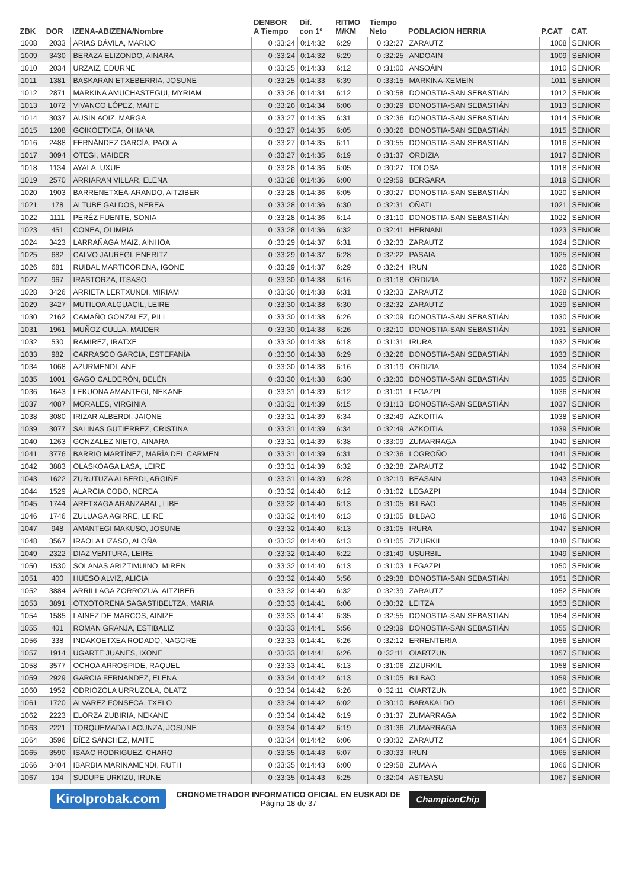| ZBK | DOR | IZENA-ABIZENA/Nombre | DENBOR A Tiempo | Dif. con 1º | RITMO M/KM | Tiempo Neto | POBLACION HERRIA | | P.CAT | CAT. |
| --- | --- | --- | --- | --- | --- | --- | --- | --- | --- | --- |
| 1008 | 2033 | ARIAS DÁVILA, MARIJO | 0 :33:24 | 0:14:32 | 6:29 | 0 :32:27 | ZARAUTZ | | 1008 | SENIOR |
| 1009 | 3430 | BERAZA ELIZONDO, AINARA | 0 :33:24 | 0:14:32 | 6:29 | 0 :32:25 | ANDOAIN | | 1009 | SENIOR |
| 1010 | 2034 | URZAIZ, EDURNE | 0 :33:25 | 0:14:33 | 6:12 | 0 :31:00 | ANSOÁIN | | 1010 | SENIOR |
| 1011 | 1381 | BASKARAN ETXEBERRIA, JOSUNE | 0 :33:25 | 0:14:33 | 6:39 | 0 :33:15 | MARKINA-XEMEIN | | 1011 | SENIOR |
| 1012 | 2871 | MARKINA AMUCHASTEGUI, MYRIAM | 0 :33:26 | 0:14:34 | 6:12 | 0 :30:58 | DONOSTIA-SAN SEBASTIÁN | | 1012 | SENIOR |
| 1013 | 1072 | VIVANCO LÓPEZ, MAITE | 0 :33:26 | 0:14:34 | 6:06 | 0 :30:29 | DONOSTIA-SAN SEBASTIÁN | | 1013 | SENIOR |
| 1014 | 3037 | AUSIN AOIZ, MARGA | 0 :33:27 | 0:14:35 | 6:31 | 0 :32:36 | DONOSTIA-SAN SEBASTIÁN | | 1014 | SENIOR |
| 1015 | 1208 | GOIKOETXEA, OHIANA | 0 :33:27 | 0:14:35 | 6:05 | 0 :30:26 | DONOSTIA-SAN SEBASTIÁN | | 1015 | SENIOR |
| 1016 | 2488 | FERNÁNDEZ GARCÍA, PAOLA | 0 :33:27 | 0:14:35 | 6:11 | 0 :30:55 | DONOSTIA-SAN SEBASTIÁN | | 1016 | SENIOR |
| 1017 | 3094 | OTEGI, MAIDER | 0 :33:27 | 0:14:35 | 6:19 | 0 :31:37 | ORDIZIA | | 1017 | SENIOR |
| 1018 | 1134 | AYALA, UXUE | 0 :33:28 | 0:14:36 | 6:05 | 0 :30:27 | TOLOSA | | 1018 | SENIOR |
| 1019 | 2570 | ARRIARAN VILLAR, ELENA | 0 :33:28 | 0:14:36 | 6:00 | 0 :29:59 | BERGARA | | 1019 | SENIOR |
| 1020 | 1903 | BARRENETXEA-ARANDO, AITZIBER | 0 :33:28 | 0:14:36 | 6:05 | 0 :30:27 | DONOSTIA-SAN SEBASTIÁN | | 1020 | SENIOR |
| 1021 | 178 | ALTUBE GALDOS, NEREA | 0 :33:28 | 0:14:36 | 6:30 | 0 :32:31 | OÑATI | | 1021 | SENIOR |
| 1022 | 1111 | PERÉZ FUENTE, SONIA | 0 :33:28 | 0:14:36 | 6:14 | 0 :31:10 | DONOSTIA-SAN SEBASTIÁN | | 1022 | SENIOR |
| 1023 | 451 | CONEA, OLIMPIA | 0 :33:28 | 0:14:36 | 6:32 | 0 :32:41 | HERNANI | | 1023 | SENIOR |
| 1024 | 3423 | LARRAÑAGA MAIZ, AINHOA | 0 :33:29 | 0:14:37 | 6:31 | 0 :32:33 | ZARAUTZ | | 1024 | SENIOR |
| 1025 | 682 | CALVO JAUREGI, ENERITZ | 0 :33:29 | 0:14:37 | 6:28 | 0 :32:22 | PASAIA | | 1025 | SENIOR |
| 1026 | 681 | RUIBAL MARTICORENA, IGONE | 0 :33:29 | 0:14:37 | 6:29 | 0 :32:24 | IRUN | | 1026 | SENIOR |
| 1027 | 967 | IRASTORZA, ITSASO | 0 :33:30 | 0:14:38 | 6:16 | 0 :31:18 | ORDIZIA | | 1027 | SENIOR |
| 1028 | 3426 | ARRIETA LERTXUNDI, MIRIAM | 0 :33:30 | 0:14:38 | 6:31 | 0 :32:33 | ZARAUTZ | | 1028 | SENIOR |
| 1029 | 3427 | MUTILOA ALGUACIL, LEIRE | 0 :33:30 | 0:14:38 | 6:30 | 0 :32:32 | ZARAUTZ | | 1029 | SENIOR |
| 1030 | 2162 | CAMAÑO GONZALEZ, PILI | 0 :33:30 | 0:14:38 | 6:26 | 0 :32:09 | DONOSTIA-SAN SEBASTIÁN | | 1030 | SENIOR |
| 1031 | 1961 | MUÑOZ CULLA, MAIDER | 0 :33:30 | 0:14:38 | 6:26 | 0 :32:10 | DONOSTIA-SAN SEBASTIÁN | | 1031 | SENIOR |
| 1032 | 530 | RAMIREZ, IRATXE | 0 :33:30 | 0:14:38 | 6:18 | 0 :31:31 | IRURA | | 1032 | SENIOR |
| 1033 | 982 | CARRASCO GARCIA, ESTEFANÍA | 0 :33:30 | 0:14:38 | 6:29 | 0 :32:26 | DONOSTIA-SAN SEBASTIÁN | | 1033 | SENIOR |
| 1034 | 1068 | AZURMENDI, ANE | 0 :33:30 | 0:14:38 | 6:16 | 0 :31:19 | ORDIZIA | | 1034 | SENIOR |
| 1035 | 1001 | GAGO CALDERÓN, BELÉN | 0 :33:30 | 0:14:38 | 6:30 | 0 :32:30 | DONOSTIA-SAN SEBASTIÁN | | 1035 | SENIOR |
| 1036 | 1643 | LEKUONA AMANTEGI, NEKANE | 0 :33:31 | 0:14:39 | 6:12 | 0 :31:01 | LEGAZPI | | 1036 | SENIOR |
| 1037 | 4087 | MORALES, VIRGINIA | 0 :33:31 | 0:14:39 | 6:15 | 0 :31:13 | DONOSTIA-SAN SEBASTIÁN | | 1037 | SENIOR |
| 1038 | 3080 | IRIZAR ALBERDI, JAIONE | 0 :33:31 | 0:14:39 | 6:34 | 0 :32:49 | AZKOITIA | | 1038 | SENIOR |
| 1039 | 3077 | SALINAS GUTIERREZ, CRISTINA | 0 :33:31 | 0:14:39 | 6:34 | 0 :32:49 | AZKOITIA | | 1039 | SENIOR |
| 1040 | 1263 | GONZALEZ NIETO, AINARA | 0 :33:31 | 0:14:39 | 6:38 | 0 :33:09 | ZUMARRAGA | | 1040 | SENIOR |
| 1041 | 3776 | BARRIO MARTÍNEZ, MARÍA DEL CARMEN | 0 :33:31 | 0:14:39 | 6:31 | 0 :32:36 | LOGROÑO | | 1041 | SENIOR |
| 1042 | 3883 | OLASKOAGA LASA, LEIRE | 0 :33:31 | 0:14:39 | 6:32 | 0 :32:38 | ZARAUTZ | | 1042 | SENIOR |
| 1043 | 1622 | ZURUTUZA ALBERDI, ARGIÑE | 0 :33:31 | 0:14:39 | 6:28 | 0 :32:19 | BEASAIN | | 1043 | SENIOR |
| 1044 | 1529 | ALARCIA COBO, NEREA | 0 :33:32 | 0:14:40 | 6:12 | 0 :31:02 | LEGAZPI | | 1044 | SENIOR |
| 1045 | 1744 | ARETXAGA ARANZABAL, LIBE | 0 :33:32 | 0:14:40 | 6:13 | 0 :31:05 | BILBAO | | 1045 | SENIOR |
| 1046 | 1746 | ZULUAGA AGIRRE, LEIRE | 0 :33:32 | 0:14:40 | 6:13 | 0 :31:05 | BILBAO | | 1046 | SENIOR |
| 1047 | 948 | AMANTEGI MAKUSO, JOSUNE | 0 :33:32 | 0:14:40 | 6:13 | 0 :31:05 | IRURA | | 1047 | SENIOR |
| 1048 | 3567 | IRAOLA LIZASO, ALOÑA | 0 :33:32 | 0:14:40 | 6:13 | 0 :31:05 | ZIZURKIL | | 1048 | SENIOR |
| 1049 | 2322 | DIAZ VENTURA, LEIRE | 0 :33:32 | 0:14:40 | 6:22 | 0 :31:49 | USURBIL | | 1049 | SENIOR |
| 1050 | 1530 | SOLANAS ARIZTIMUINO, MIREN | 0 :33:32 | 0:14:40 | 6:13 | 0 :31:03 | LEGAZPI | | 1050 | SENIOR |
| 1051 | 400 | HUESO ALVIZ, ALICIA | 0 :33:32 | 0:14:40 | 5:56 | 0 :29:38 | DONOSTIA-SAN SEBASTIÁN | | 1051 | SENIOR |
| 1052 | 3884 | ARRILLAGA ZORROZUA, AITZIBER | 0 :33:32 | 0:14:40 | 6:32 | 0 :32:39 | ZARAUTZ | | 1052 | SENIOR |
| 1053 | 3891 | OTXOTORENA SAGASTIBELTZA, MARIA | 0 :33:33 | 0:14:41 | 6:06 | 0 :30:32 | LEITZA | | 1053 | SENIOR |
| 1054 | 1585 | LAINEZ DE MARCOS, AINIZE | 0 :33:33 | 0:14:41 | 6:35 | 0 :32:55 | DONOSTIA-SAN SEBASTIÁN | | 1054 | SENIOR |
| 1055 | 401 | ROMAN GRANJA, ESTIBALIZ | 0 :33:33 | 0:14:41 | 5:56 | 0 :29:39 | DONOSTIA-SAN SEBASTIÁN | | 1055 | SENIOR |
| 1056 | 338 | INDAKOETXEA RODADO, NAGORE | 0 :33:33 | 0:14:41 | 6:26 | 0 :32:12 | ERRENTERIA | | 1056 | SENIOR |
| 1057 | 1914 | UGARTE JUANES, IXONE | 0 :33:33 | 0:14:41 | 6:26 | 0 :32:11 | OIARTZUN | | 1057 | SENIOR |
| 1058 | 3577 | OCHOA ARROSPIDE, RAQUEL | 0 :33:33 | 0:14:41 | 6:13 | 0 :31:06 | ZIZURKIL | | 1058 | SENIOR |
| 1059 | 2929 | GARCIA FERNANDEZ, ELENA | 0 :33:34 | 0:14:42 | 6:13 | 0 :31:05 | BILBAO | | 1059 | SENIOR |
| 1060 | 1952 | ODRIOZOLA URRUZOLA, OLATZ | 0 :33:34 | 0:14:42 | 6:26 | 0 :32:11 | OIARTZUN | | 1060 | SENIOR |
| 1061 | 1720 | ALVAREZ FONSECA, TXELO | 0 :33:34 | 0:14:42 | 6:02 | 0 :30:10 | BARAKALDO | | 1061 | SENIOR |
| 1062 | 2223 | ELORZA ZUBIRIA, NEKANE | 0 :33:34 | 0:14:42 | 6:19 | 0 :31:37 | ZUMARRAGA | | 1062 | SENIOR |
| 1063 | 2221 | TORQUEMADA LACUNZA, JOSUNE | 0 :33:34 | 0:14:42 | 6:19 | 0 :31:36 | ZUMARRAGA | | 1063 | SENIOR |
| 1064 | 3596 | DÍEZ SÁNCHEZ, MAITE | 0 :33:34 | 0:14:42 | 6:06 | 0 :30:32 | ZARAUTZ | | 1064 | SENIOR |
| 1065 | 3590 | ISAAC RODRIGUEZ, CHARO | 0 :33:35 | 0:14:43 | 6:07 | 0 :30:33 | IRUN | | 1065 | SENIOR |
| 1066 | 3404 | IBARBIA MARINAMENDI, RUTH | 0 :33:35 | 0:14:43 | 6:00 | 0 :29:58 | ZUMAIA | | 1066 | SENIOR |
| 1067 | 194 | SUDUPE URKIZU, IRUNE | 0 :33:35 | 0:14:43 | 6:25 | 0 :32:04 | ASTEASU | | 1067 | SENIOR |
Kirolprobak.com
CRONOMETRADOR INFORMATICO OFICIAL EN EUSKADI DE
Página 18 de 37
ChampionChip